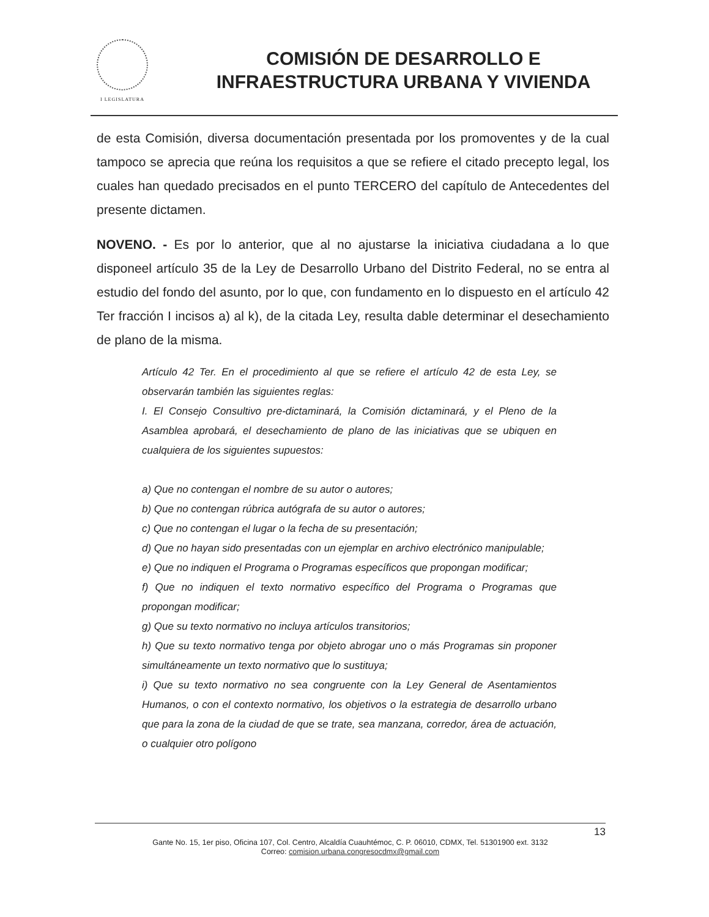I LEGISLATURA
COMISIÓN DE DESARROLLO E
INFRAESTRUCTURA URBANA Y VIVIENDA
de esta Comisión, diversa documentación presentada por los promoventes y de la cual tampoco se aprecia que reúna los requisitos a que se refiere el citado precepto legal, los cuales han quedado precisados en el punto TERCERO del capítulo de Antecedentes del presente dictamen.
NOVENO. - Es por lo anterior, que al no ajustarse la iniciativa ciudadana a lo que disponeel artículo 35 de la Ley de Desarrollo Urbano del Distrito Federal, no se entra al estudio del fondo del asunto, por lo que, con fundamento en lo dispuesto en el artículo 42 Ter fracción I incisos a) al k), de la citada Ley, resulta dable determinar el desechamiento de plano de la misma.
Artículo 42 Ter. En el procedimiento al que se refiere el artículo 42 de esta Ley, se observarán también las siguientes reglas:
I. El Consejo Consultivo pre-dictaminará, la Comisión dictaminará, y el Pleno de la Asamblea aprobará, el desechamiento de plano de las iniciativas que se ubiquen en cualquiera de los siguientes supuestos:
a) Que no contengan el nombre de su autor o autores;
b) Que no contengan rúbrica autógrafa de su autor o autores;
c) Que no contengan el lugar o la fecha de su presentación;
d) Que no hayan sido presentadas con un ejemplar en archivo electrónico manipulable;
e) Que no indiquen el Programa o Programas específicos que propongan modificar;
f) Que no indiquen el texto normativo específico del Programa o Programas que propongan modificar;
g) Que su texto normativo no incluya artículos transitorios;
h) Que su texto normativo tenga por objeto abrogar uno o más Programas sin proponer simultáneamente un texto normativo que lo sustituya;
i) Que su texto normativo no sea congruente con la Ley General de Asentamientos Humanos, o con el contexto normativo, los objetivos o la estrategia de desarrollo urbano que para la zona de la ciudad de que se trate, sea manzana, corredor, área de actuación, o cualquier otro polígono
13
Gante No. 15, 1er piso, Oficina 107, Col. Centro, Alcaldía Cuauhtémoc, C. P. 06010, CDMX, Tel. 51301900 ext. 3132
Correo: comision.urbana.congresocdmx@gmail.com